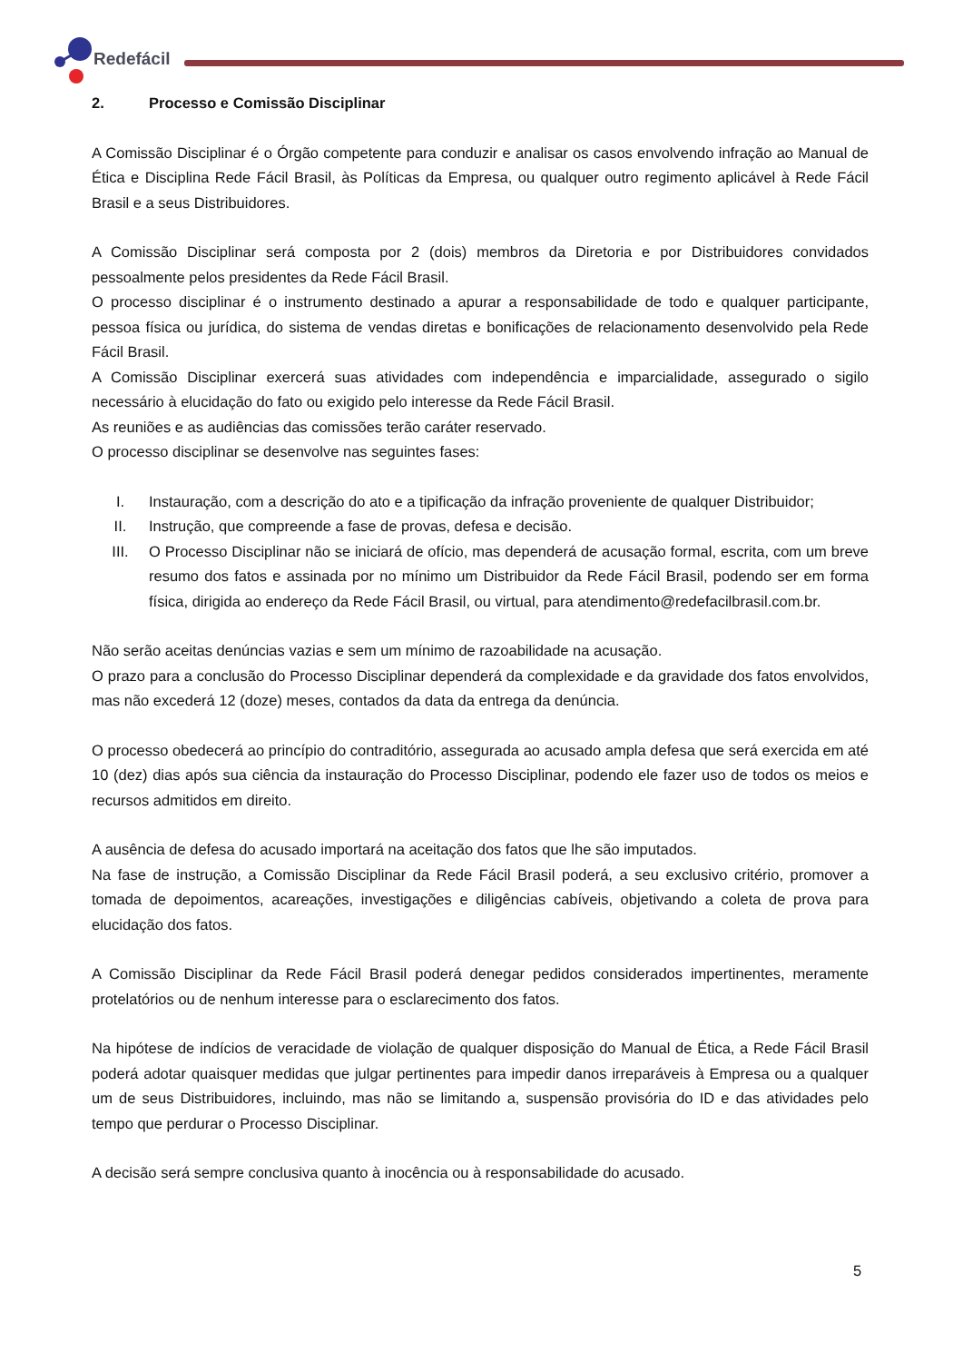Redefácil
2. Processo e Comissão Disciplinar
A Comissão Disciplinar é o Órgão competente para conduzir e analisar os casos envolvendo infração ao Manual de Ética e Disciplina Rede Fácil Brasil, às Políticas da Empresa, ou qualquer outro regimento aplicável à Rede Fácil Brasil e a seus Distribuidores.
A Comissão Disciplinar será composta por 2 (dois) membros da Diretoria e por Distribuidores convidados pessoalmente pelos presidentes da Rede Fácil Brasil.
O processo disciplinar é o instrumento destinado a apurar a responsabilidade de todo e qualquer participante, pessoa física ou jurídica, do sistema de vendas diretas e bonificações de relacionamento desenvolvido pela Rede Fácil Brasil.
A Comissão Disciplinar exercerá suas atividades com independência e imparcialidade, assegurado o sigilo necessário à elucidação do fato ou exigido pelo interesse da Rede Fácil Brasil.
As reuniões e as audiências das comissões terão caráter reservado.
O processo disciplinar se desenvolve nas seguintes fases:
I. Instauração, com a descrição do ato e a tipificação da infração proveniente de qualquer Distribuidor;
II. Instrução, que compreende a fase de provas, defesa e decisão.
III. O Processo Disciplinar não se iniciará de ofício, mas dependerá de acusação formal, escrita, com um breve resumo dos fatos e assinada por no mínimo um Distribuidor da Rede Fácil Brasil, podendo ser em forma física, dirigida ao endereço da Rede Fácil Brasil, ou virtual, para atendimento@redefacilbrasil.com.br.
Não serão aceitas denúncias vazias e sem um mínimo de razoabilidade na acusação.
O prazo para a conclusão do Processo Disciplinar dependerá da complexidade e da gravidade dos fatos envolvidos, mas não excederá 12 (doze) meses, contados da data da entrega da denúncia.
O processo obedecerá ao princípio do contraditório, assegurada ao acusado ampla defesa que será exercida em até 10 (dez) dias após sua ciência da instauração do Processo Disciplinar, podendo ele fazer uso de todos os meios e recursos admitidos em direito.
A ausência de defesa do acusado importará na aceitação dos fatos que lhe são imputados.
Na fase de instrução, a Comissão Disciplinar da Rede Fácil Brasil poderá, a seu exclusivo critério, promover a tomada de depoimentos, acareações, investigações e diligências cabíveis, objetivando a coleta de prova para elucidação dos fatos.
A Comissão Disciplinar da Rede Fácil Brasil poderá denegar pedidos considerados impertinentes, meramente protelatórios ou de nenhum interesse para o esclarecimento dos fatos.
Na hipótese de indícios de veracidade de violação de qualquer disposição do Manual de Ética, a Rede Fácil Brasil poderá adotar quaisquer medidas que julgar pertinentes para impedir danos irreparáveis à Empresa ou a qualquer um de seus Distribuidores, incluindo, mas não se limitando a, suspensão provisória do ID e das atividades pelo tempo que perdurar o Processo Disciplinar.
A decisão será sempre conclusiva quanto à inocência ou à responsabilidade do acusado.
5